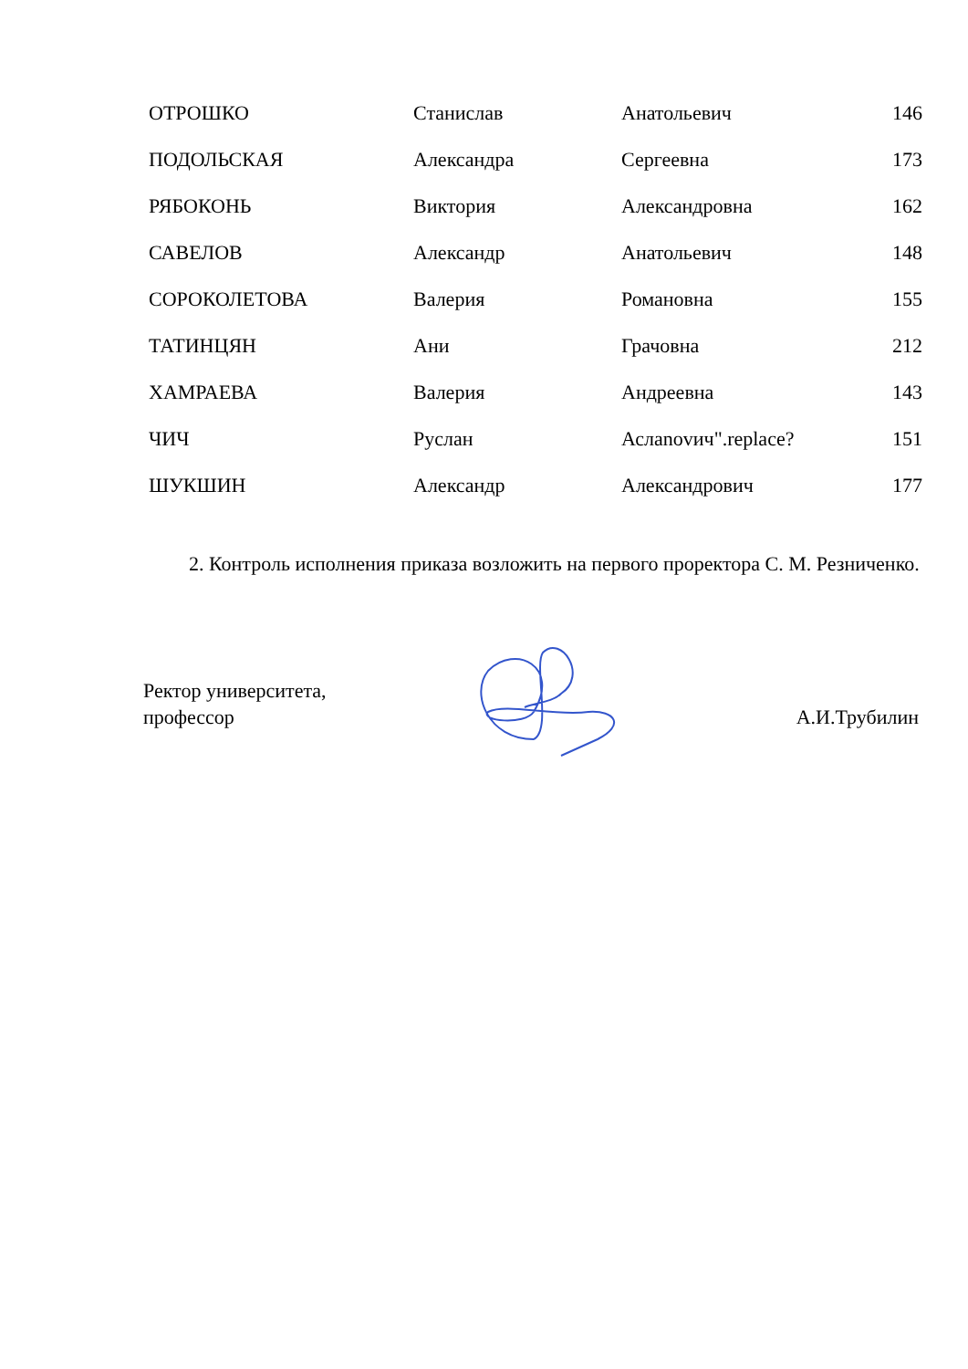| ОТРОШКО | Станислав | Анатольевич | 146 |
| ПОДОЛЬСКАЯ | Александра | Сергеевна | 173 |
| РЯБОКОНЬ | Виктория | Александровна | 162 |
| САВЕЛОВ | Александр | Анатольевич | 148 |
| СОРОКОЛЕТОВА | Валерия | Романовна | 155 |
| ТАТИНЦЯН | Ани | Грачовна | 212 |
| ХАМРАЕВА | Валерия | Андреевна | 143 |
| ЧИЧ | Руслан | Аслanovич".replace? | 151 |
| ШУКШИН | Александр | Александрович | 177 |
2. Контроль исполнения приказа возложить на первого проректора С. М. Резниченко.
Ректор университета,
профессор
А.И.Трубилин